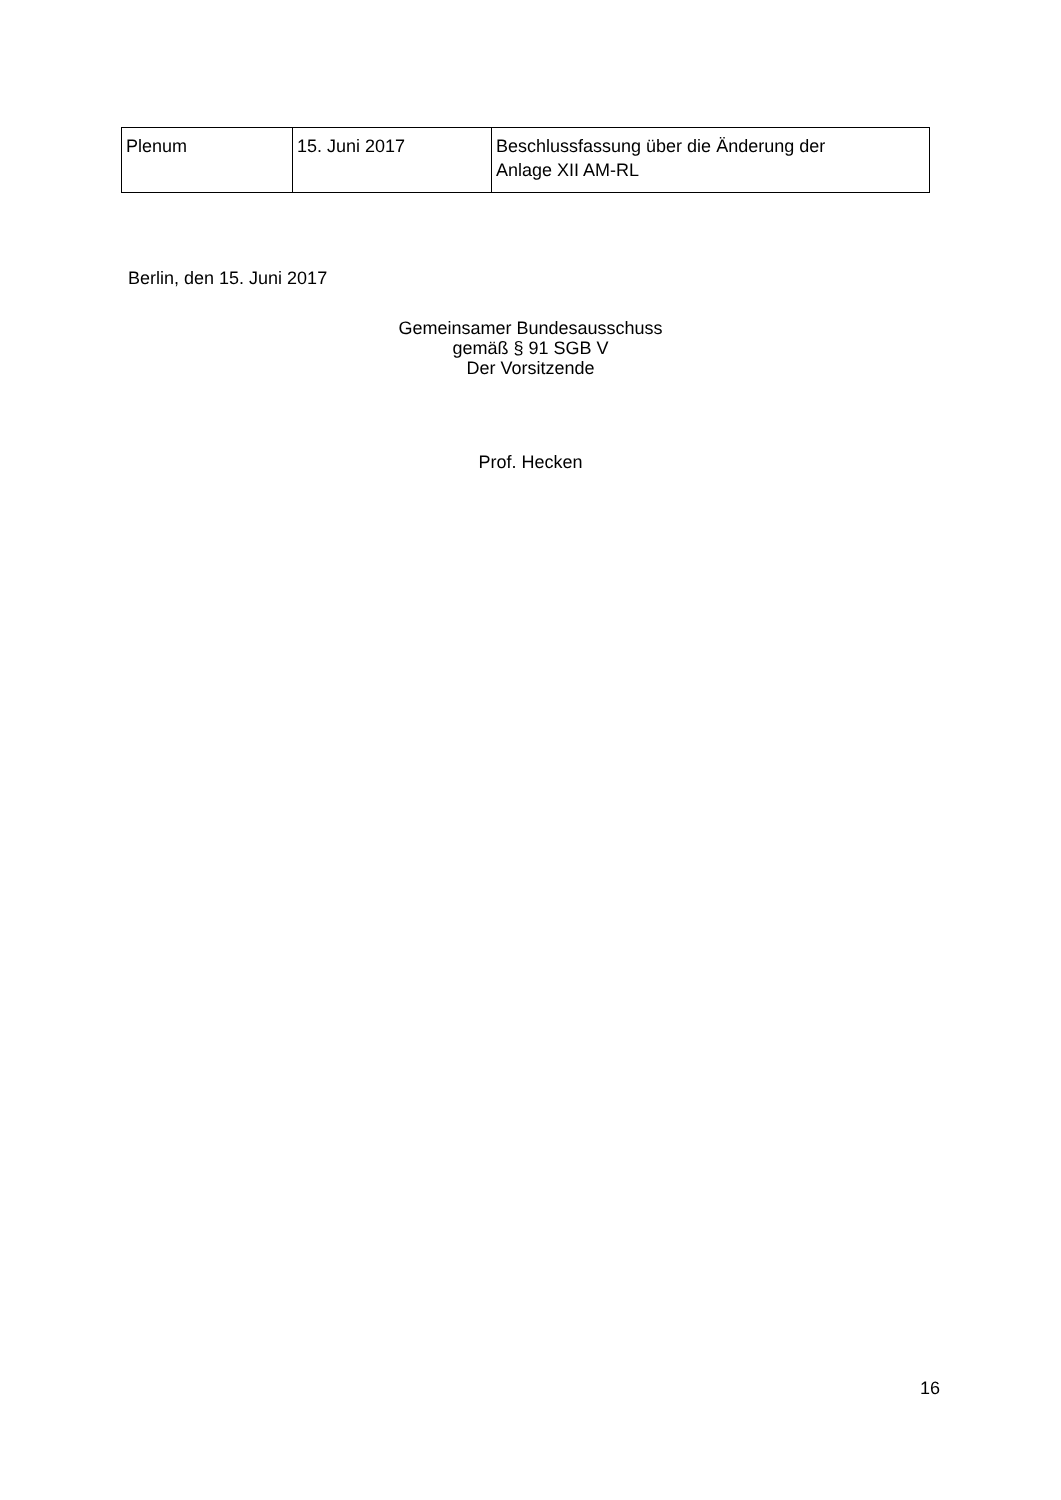| Plenum | 15. Juni 2017 | Beschlussfassung über die Änderung der Anlage XII AM-RL |
Berlin, den 15. Juni 2017
Gemeinsamer Bundesausschuss
gemäß § 91 SGB V
Der Vorsitzende
Prof. Hecken
16